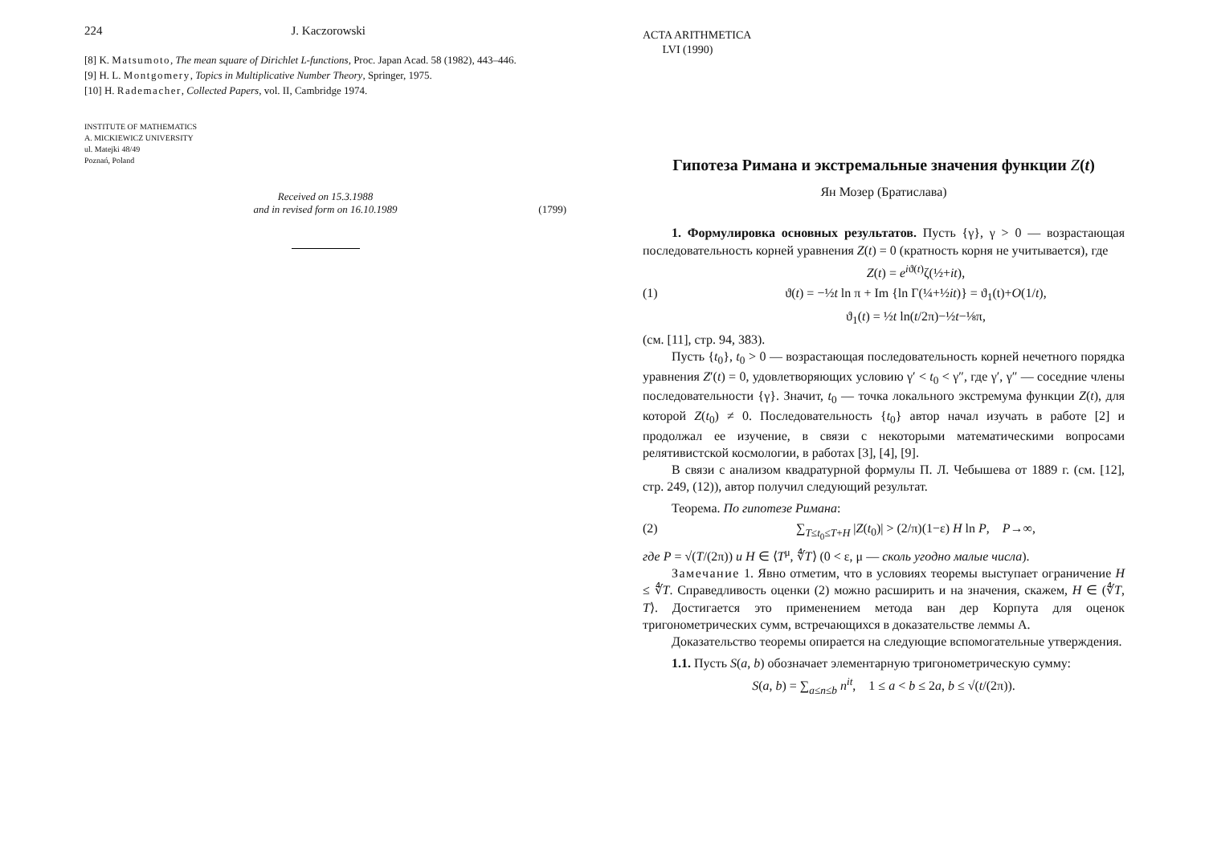224 J. Kaczorowski
[8] K. Matsumoto, The mean square of Dirichlet L-functions, Proc. Japan Acad. 58 (1982), 443–446.
[9] H. L. Montgomery, Topics in Multiplicative Number Theory, Springer, 1975.
[10] H. Rademacher, Collected Papers, vol. II, Cambridge 1974.
INSTITUTE OF MATHEMATICS
A. MICKIEWICZ UNIVERSITY
ul. Matejki 48/49
Poznań, Poland
Received on 15.3.1988
and in revised form on 16.10.1989 (1799)
ACTA ARITHMETICA
LVI (1990)
Гипотеза Римана и экстремальные значения функции Z(t)
Ян Мозер (Братислава)
1. Формулировка основных результатов. Пусть {γ}, γ > 0 — возрастающая последовательность корней уравнения Z(t) = 0 (кратность корня не учитывается), где
Z(t) = e<sup>iϑ(t)</sup>ζ(½+it),
(1) ϑ(t) = −½t ln π + Im {ln Γ(¼+½it)} = ϑ<sub>1</sub>(t)+O(1/t),
ϑ<sub>1</sub>(t) = ½t ln(t/2π)−½t−⅛π,
(см. [11], стр. 94, 383).
Пусть {t<sub>0</sub>}, t<sub>0</sub> > 0 — возрастающая последовательность корней нечетного порядка уравнения Z′(t) = 0, удовлетворяющих условию γ′ < t<sub>0</sub> < γ″, где γ′, γ″ — соседние члены последовательности {γ}. Значит, t<sub>0</sub> — точка локального экстремума функции Z(t), для которой Z(t<sub>0</sub>) ≠ 0. Последовательность {t<sub>0</sub>} автор начал изучать в работе [2] и продолжал ее изучение, в связи с некоторыми математическими вопросами релятивистской космологии, в работах [3], [4], [9].
В связи с анализом квадратурной формулы П. Л. Чебышева от 1889 г. (см. [12], стр. 249, (12)), автор получил следующий результат.
Теорема. По гипотезе Римана:
(2) ∑<sub>T≤t<sub>0</sub>≤T+H</sub> |Z(t<sub>0</sub>)| > (2/π)(1−ε) H ln P, P→∞,
где P = √(T/(2π)) и H ∈ ⟨T<sup>μ</sup>, ∜T⟩ (0 < ε, μ — сколь угодно малые числа).
Замечание 1. Явно отметим, что в условиях теоремы выступает ограничение H ≤ ∜T. Справедливость оценки (2) можно расширить и на значения, скажем, H ∈ (∜T, T⟩. Достигается это применением метода ван дер Корпута для оценок тригонометрических сумм, встречающихся в доказательстве леммы A.
Доказательство теоремы опирается на следующие вспомогательные утверждения.
1.1. Пусть S(a, b) обозначает элементарную тригонометрическую сумму:
S(a, b) = ∑<sub>a≤n≤b</sub> n<sup>it</sup>, 1 ≤ a < b ≤ 2a, b ≤ √(t/(2π)).